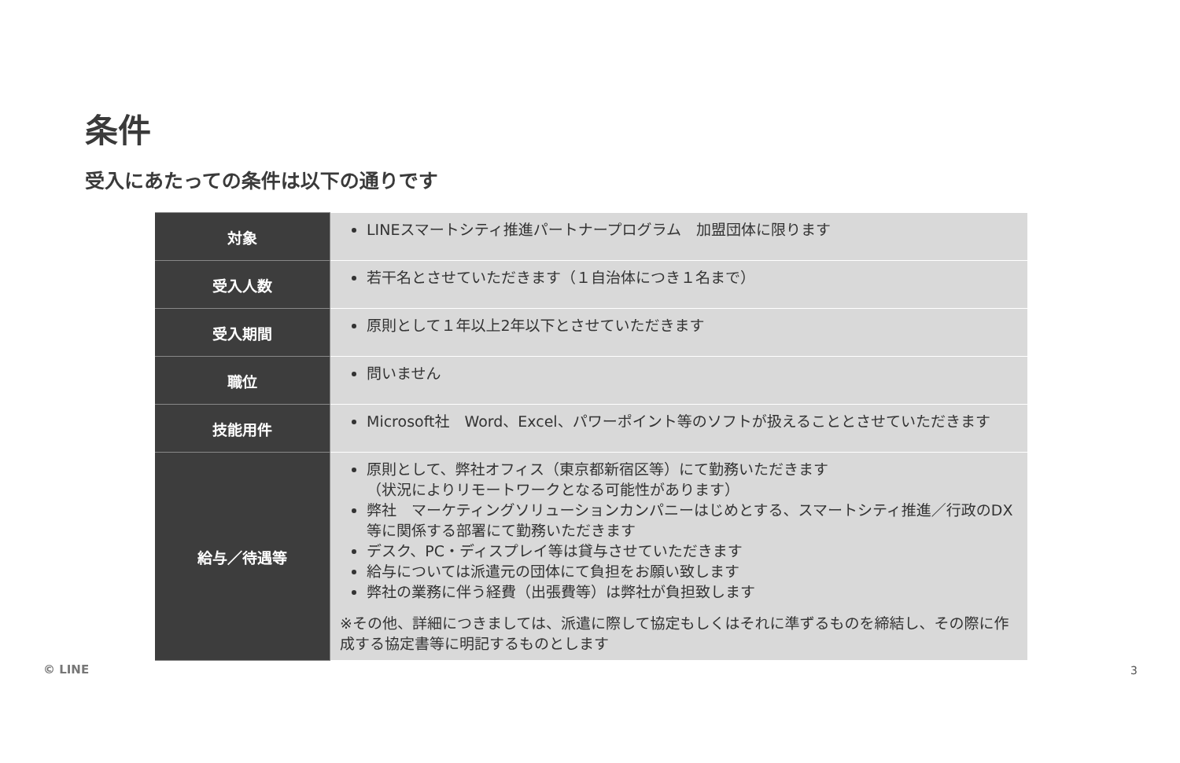条件
受入にあたっての条件は以下の通りです
| 対象 | LINEスマートシティ推進パートナープログラム 加盟団体に限ります |
| 受入人数 | 若干名とさせていただきます（１自治体につき１名まで） |
| 受入期間 | 原則として１年以上2年以下とさせていただきます |
| 職位 | 問いません |
| 技能用件 | Microsoft社 Word、Excel、パワーポイント等のソフトが扱えることとさせていただきます |
| 給与／待遇等 | 原則として、弊社オフィス（東京都新宿区等）にて勤務いただきます （状況によりリモートワークとなる可能性があります） 弊社 マーケティングソリューションカンパニーはじめとする、スマートシティ推進／行政のDX等に関係する部署にて勤務いただきます デスク、PC・ディスプレイ等は貸与させていただきます 給与については派遣元の団体にて負担をお願い致します 弊社の業務に伴う経費（出張費等）は弊社が負担致します ※その他、詳細につきましては、派遣に際して協定もしくはそれに準ずるものを締結し、その際に作成する協定書等に明記するものとします |
© LINE 3